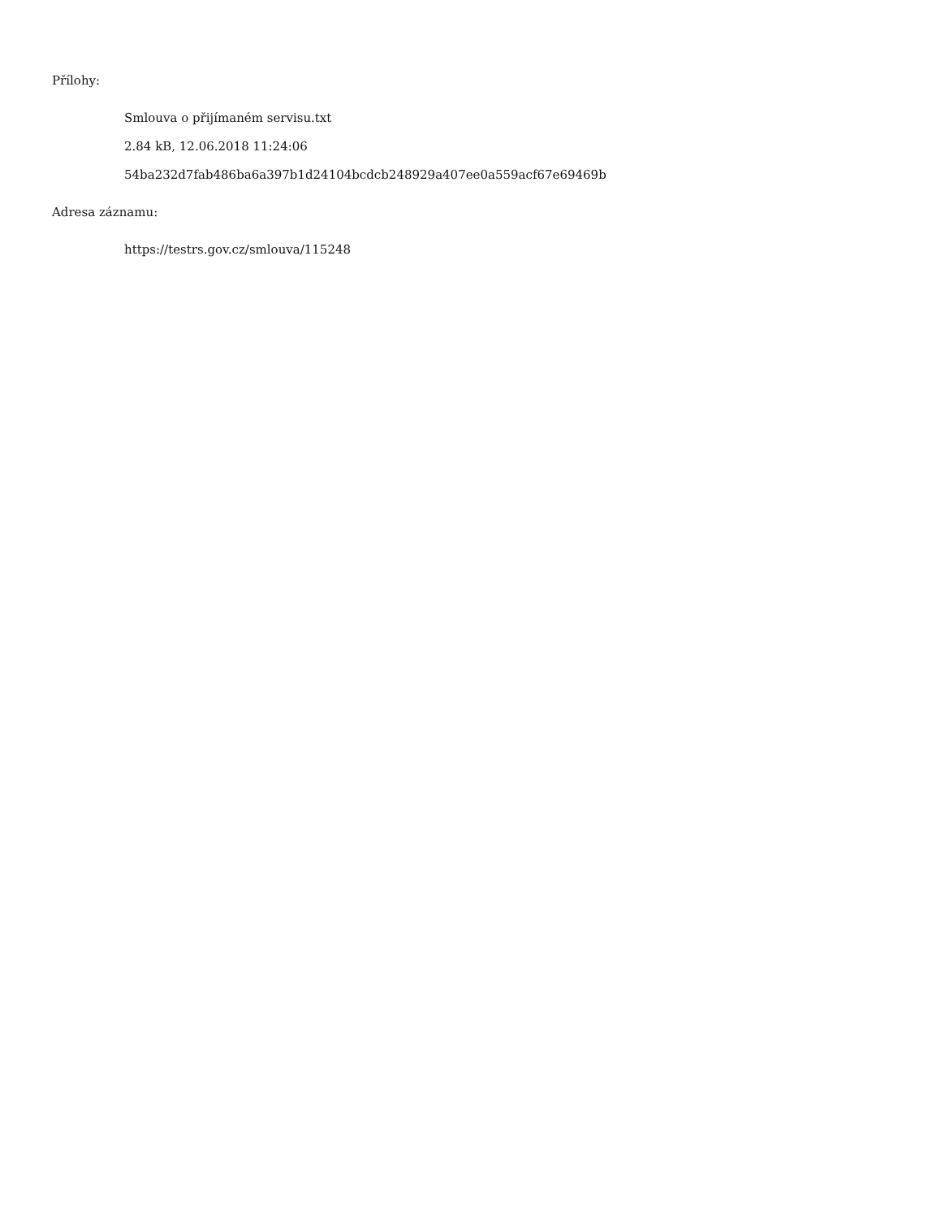Přílohy:
Smlouva o přijímaném servisu.txt
2.84 kB, 12.06.2018 11:24:06
54ba232d7fab486ba6a397b1d24104bcdcb248929a407ee0a559acf67e69469b
Adresa záznamu:
https://testrs.gov.cz/smlouva/115248